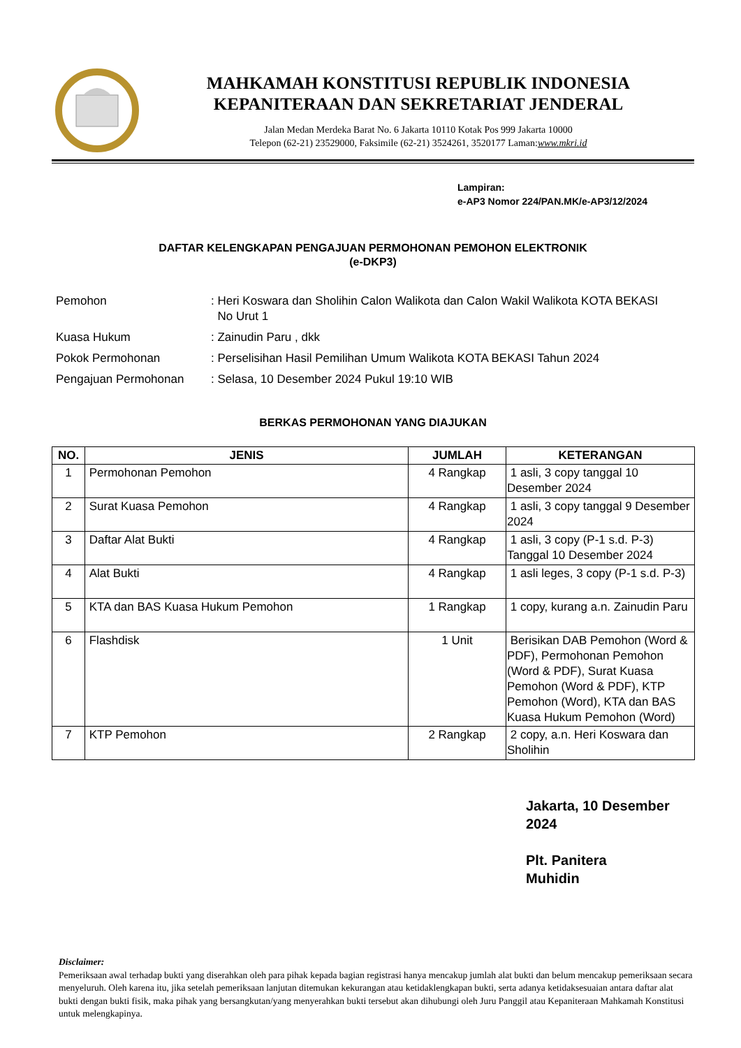MAHKAMAH KONSTITUSI REPUBLIK INDONESIA
KEPANITERAAN DAN SEKRETARIAT JENDERAL
Jalan Medan Merdeka Barat No. 6 Jakarta 10110 Kotak Pos 999 Jakarta 10000
Telepon (62-21) 23529000, Faksimile (62-21) 3524261, 3520177 Laman:www.mkri.id
Lampiran:
e-AP3 Nomor 224/PAN.MK/e-AP3/12/2024
DAFTAR KELENGKAPAN PENGAJUAN PERMOHONAN PEMOHON ELEKTRONIK
(e-DKP3)
| Pemohon | : Heri Koswara dan Sholihin Calon Walikota dan Calon Wakil Walikota KOTA BEKASI No Urut 1 |
| Kuasa Hukum | : Zainudin Paru , dkk |
| Pokok Permohonan | : Perselisihan Hasil Pemilihan Umum Walikota KOTA BEKASI Tahun 2024 |
| Pengajuan Permohonan | : Selasa, 10 Desember 2024 Pukul 19:10 WIB |
BERKAS PERMOHONAN YANG DIAJUKAN
| NO. | JENIS | JUMLAH | KETERANGAN |
| --- | --- | --- | --- |
| 1 | Permohonan Pemohon | 4 Rangkap | 1 asli, 3 copy tanggal 10 Desember 2024 |
| 2 | Surat Kuasa Pemohon | 4 Rangkap | 1 asli, 3 copy tanggal 9 Desember 2024 |
| 3 | Daftar Alat Bukti | 4 Rangkap | 1 asli, 3 copy (P-1 s.d. P-3) Tanggal 10 Desember 2024 |
| 4 | Alat Bukti | 4 Rangkap | 1 asli leges, 3 copy (P-1 s.d. P-3) |
| 5 | KTA dan BAS Kuasa Hukum Pemohon | 1 Rangkap | 1 copy, kurang a.n. Zainudin Paru |
| 6 | Flashdisk | 1 Unit | Berisikan DAB Pemohon (Word & PDF), Permohonan Pemohon (Word & PDF), Surat Kuasa Pemohon (Word & PDF), KTP Pemohon (Word), KTA dan BAS Kuasa Hukum Pemohon (Word) |
| 7 | KTP Pemohon | 2 Rangkap | 2 copy, a.n. Heri Koswara dan Sholihin |
Jakarta, 10 Desember
2024
Plt. Panitera
Muhidin
Disclaimer:
Pemeriksaan awal terhadap bukti yang diserahkan oleh para pihak kepada bagian registrasi hanya mencakup jumlah alat bukti dan belum mencakup pemeriksaan secara menyeluruh. Oleh karena itu, jika setelah pemeriksaan lanjutan ditemukan kekurangan atau ketidaklengkapan bukti, serta adanya ketidaksesuaian antara daftar alat bukti dengan bukti fisik, maka pihak yang bersangkutan/yang menyerahkan bukti tersebut akan dihubungi oleh Juru Panggil atau Kepaniteraan Mahkamah Konstitusi untuk melengkapinya.